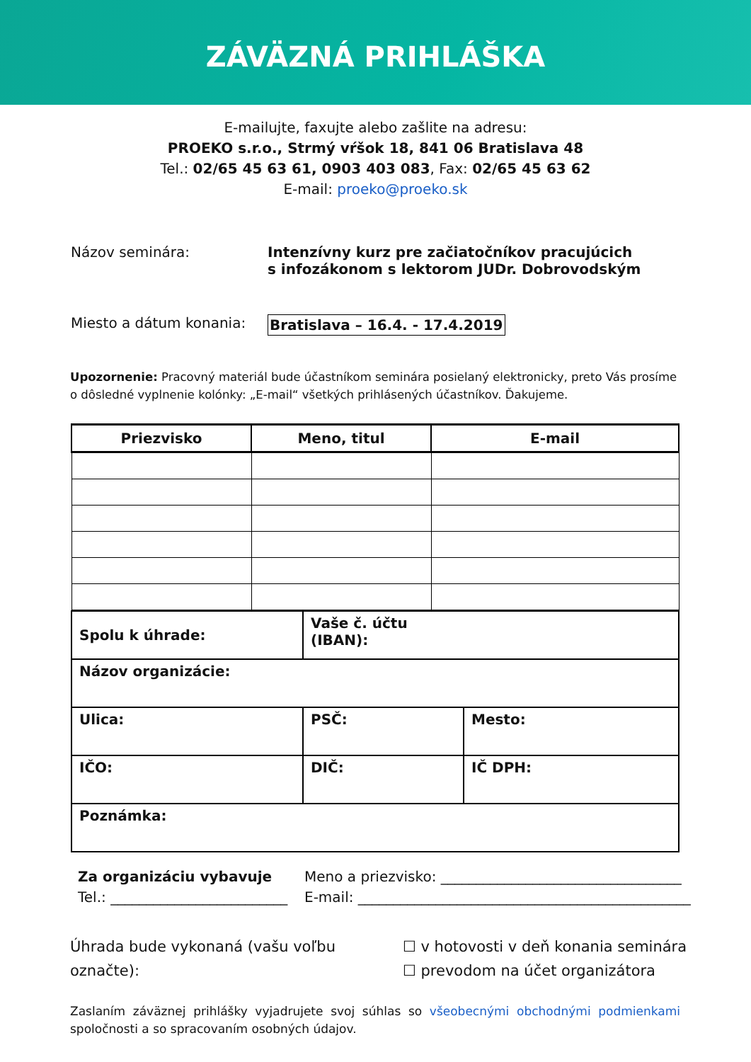ZÁVÄZNÁ PRIHLÁŠKA
E-mailujte, faxujte alebo zašlite na adresu:
PROEKO s.r.o., Strmý vŕšok 18, 841 06 Bratislava 48
Tel.: 02/65 45 63 61, 0903 403 083, Fax: 02/65 45 63 62
E-mail: proeko@proeko.sk
Názov seminára: Intenzívny kurz pre začiatočníkov pracujúcich
s infozákonom s lektorom JUDr. Dobrovodským
Miesto a dátum konania: Bratislava – 16.4. - 17.4.2019
Upozornenie: Pracovný materiál bude účastníkom seminára posielaný elektronicky, preto Vás prosíme o dôsledné vyplnenie kolónky: „E-mail“ všetkých prihlásených účastníkov. Ďakujeme.
| Priezvisko | Meno, titul | E-mail |
| --- | --- | --- |
| Spolu k úhrade: | Vaše č. účtu (IBAN): | |
| Názov organizácie: | | |
| Ulica: | PSČ: | Mesto: |
| IČO: | DIČ: | IČ DPH: |
| Poznámka: | | |
Za organizáciu vybavuje
Tel.: _________________________
Meno a priezvisko: __________________________________
E-mail: _______________________________________________
Úhrada bude vykonaná (vašu voľbu označte):
☐ v hotovosti v deň konania seminára
☐ prevodom na účet organizátora
Zaslaním záväznej prihlášky vyjadrujete svoj súhlas so všeobecnými obchodnými podmienkami spoločnosti a so spracovaním osobných údajov.